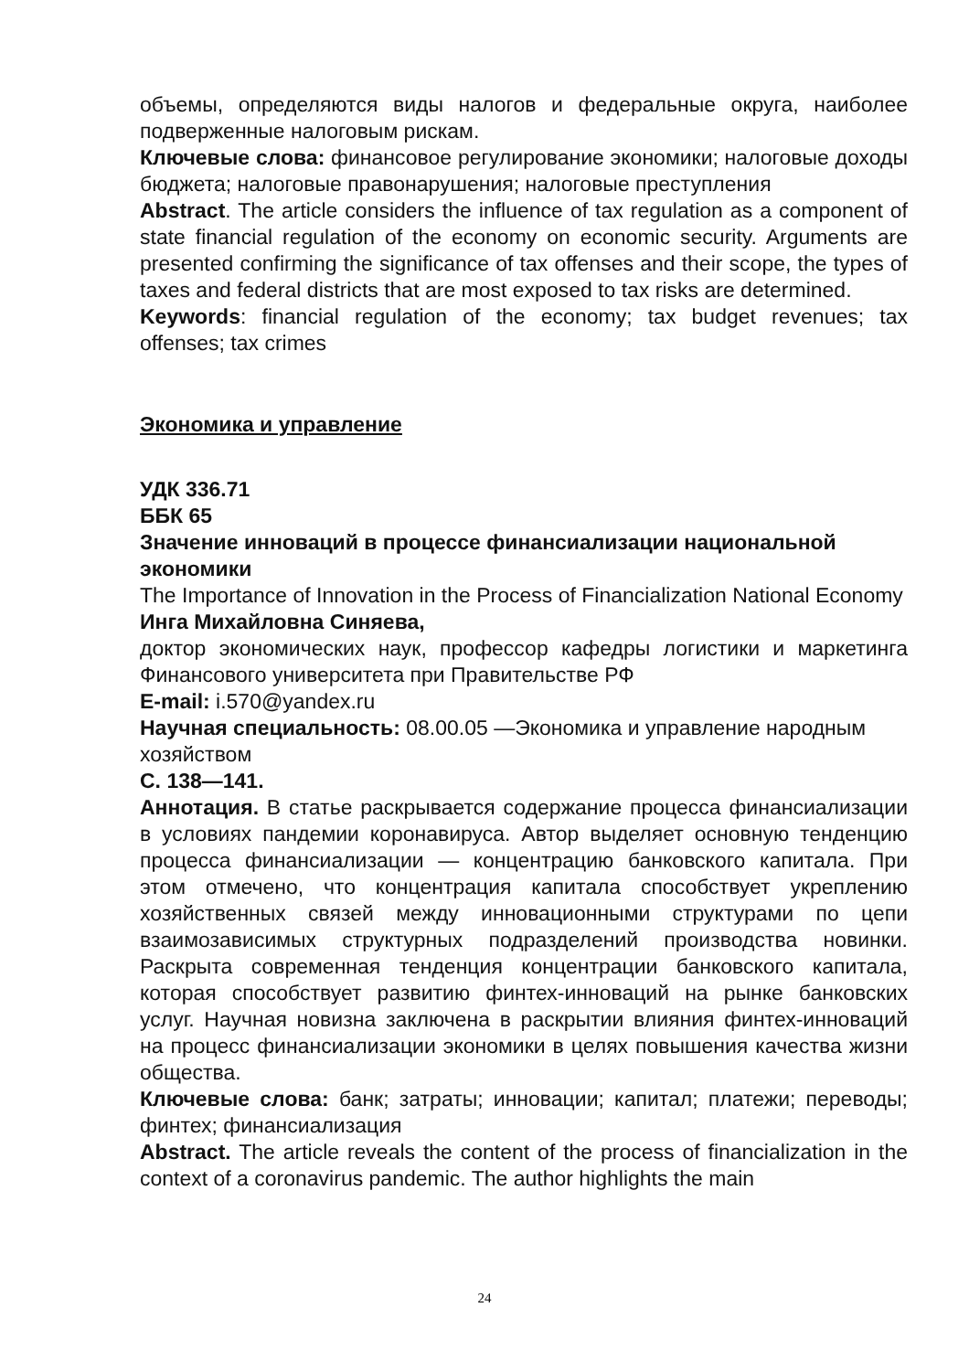объемы, определяются виды налогов и федеральные округа, наиболее подверженные налоговым рискам.
Ключевые слова: финансовое регулирование экономики; налоговые доходы бюджета; налоговые правонарушения; налоговые преступления
Abstract. The article considers the influence of tax regulation as a component of state financial regulation of the economy on economic security. Arguments are presented confirming the significance of tax offenses and their scope, the types of taxes and federal districts that are most exposed to tax risks are determined.
Keywords: financial regulation of the economy; tax budget revenues; tax offenses; tax crimes
Экономика и управление
УДК 336.71
ББК 65
Значение инноваций в процессе финансиализации национальной экономики
The Importance of Innovation in the Process of Financialization National Economy
Инга Михайловна Синяева,
доктор экономических наук, профессор кафедры логистики и маркетинга Финансового университета при Правительстве РФ
E-mail: i.570@yandex.ru
Научная специальность: 08.00.05 —Экономика и управление народным хозяйством
С. 138—141.
Аннотация. В статье раскрывается содержание процесса финансиализации в условиях пандемии коронавируса. Автор выделяет основную тенденцию процесса финансиализации — концентрацию банковского капитала. При этом отмечено, что концентрация капитала способствует укреплению хозяйственных связей между инновационными структурами по цепи взаимозависимых структурных подразделений производства новинки. Раскрыта современная тенденция концентрации банковского капитала, которая способствует развитию финтех-инноваций на рынке банковских услуг. Научная новизна заключена в раскрытии влияния финтех-инноваций на процесс финансиализации экономики в целях повышения качества жизни общества.
Ключевые слова: банк; затраты; инновации; капитал; платежи; переводы; финтех; финансиализация
Abstract. The article reveals the content of the process of financialization in the context of a coronavirus pandemic. The author highlights the main
24